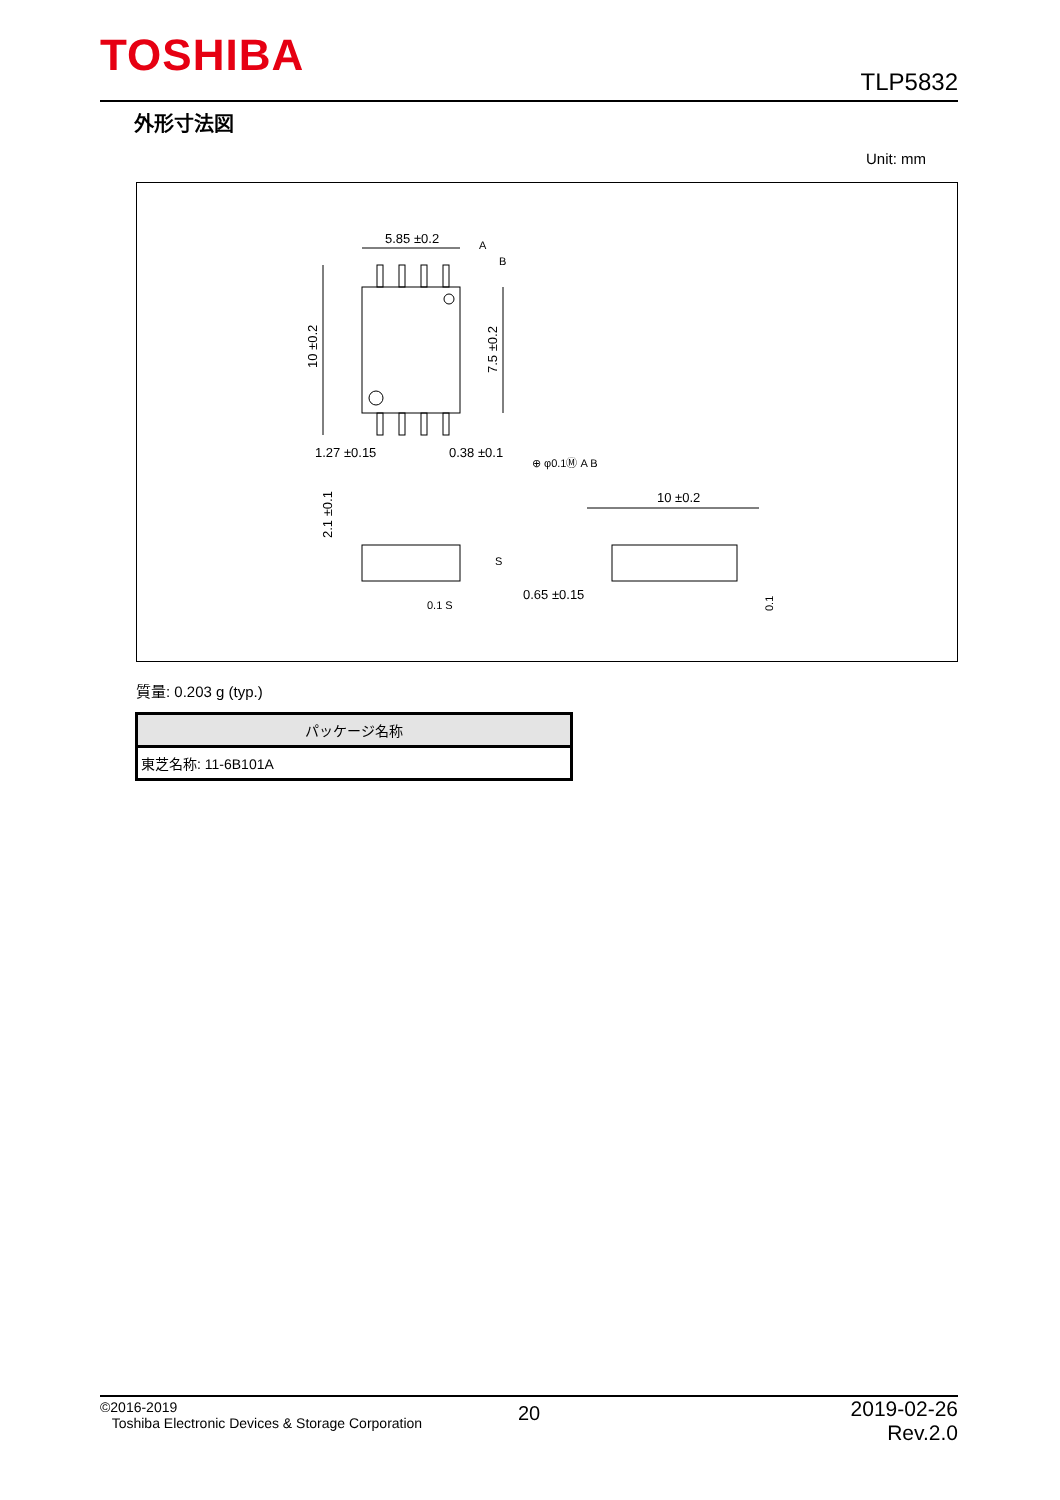TOSHIBA
TLP5832
外形寸法図
Unit: mm
5.85 ±0.2
A
B
10 ±0.2
7.5 ±0.2
1.27 ±0.15
0.38 ±0.1
⊕ φ0.1Ⓜ A B
2.1 ±0.1
S
0.1 S
10 ±0.2
0.65 ±0.15
0.1
質量: 0.203 g (typ.)
| パッケージ名称 |
| --- |
| 東芝名称: 11-6B101A |
©2016-2019
Toshiba Electronic Devices & Storage Corporation
20
2019-02-26
Rev.2.0